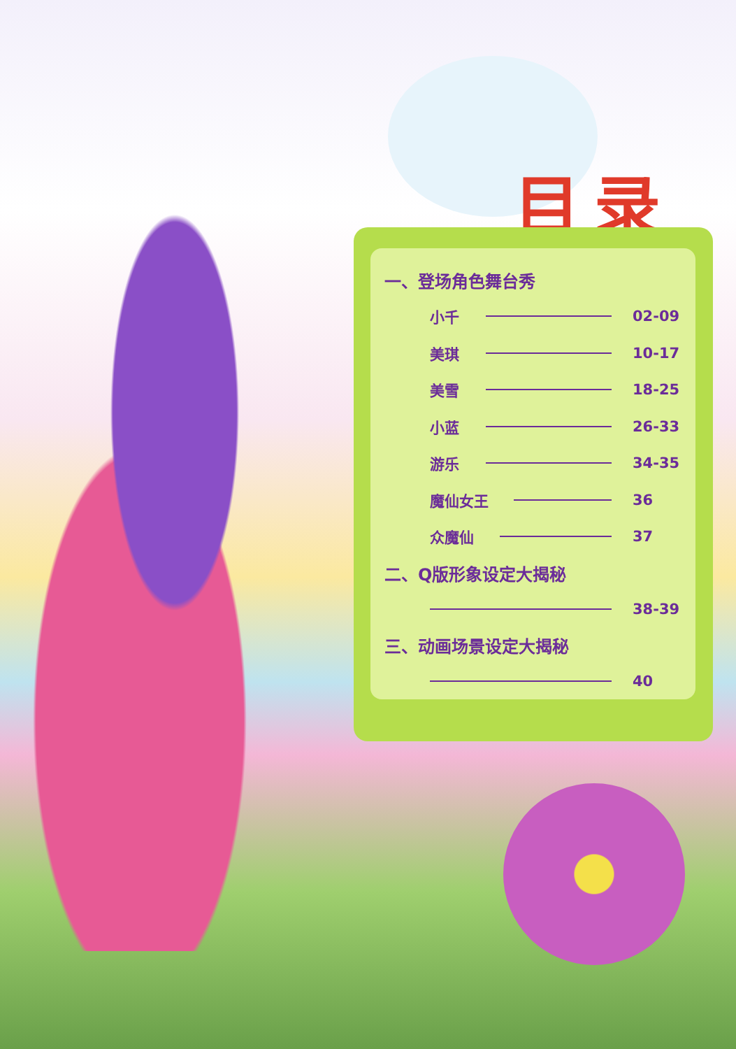目录
一、登场角色舞台秀
小千 02-09
美琪 10-17
美雪 18-25
小蓝 26-33
游乐 34-35
魔仙女王 36
众魔仙 37
二、Q版形象设定大揭秘
38-39
三、动画场景设定大揭秘
40